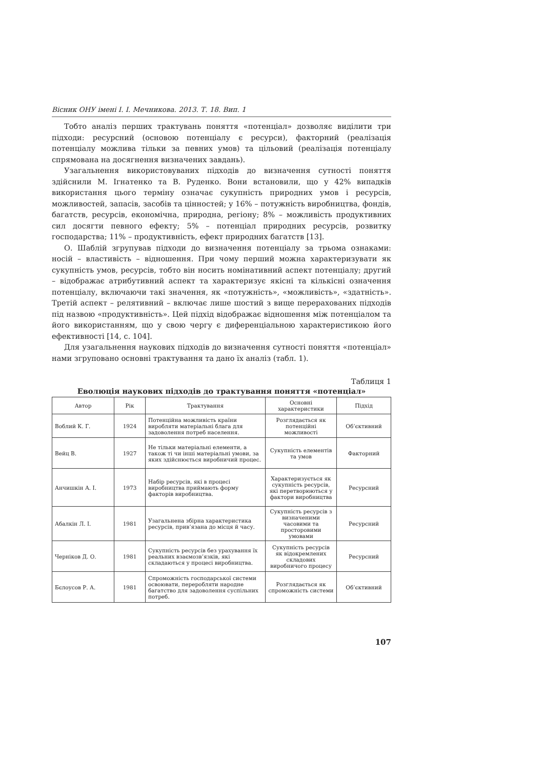Вісник ОНУ імені І. І. Мечникова. 2013. Т. 18. Вип. 1
Тобто аналіз перших трактувань поняття «потенціал» дозволяє виділити три підходи: ресурсний (основою потенціалу є ресурси), факторний (реалізація потенціалу можлива тільки за певних умов) та цільовий (реалізація потенціалу спрямована на досягнення визначених завдань).
Узагальнення використовуваних підходів до визначення сутності поняття здійснили М. Ігнатенко та В. Руденко. Вони встановили, що у 42% випадків використання цього терміну означає сукупність природних умов і ресурсів, можливостей, запасів, засобів та цінностей; у 16% – потужність виробництва, фондів, багатств, ресурсів, економічна, природна, регіону; 8% – можливість продуктивних сил досягти певного ефекту; 5% – потенціал природних ресурсів, розвитку господарства; 11% – продуктивність, ефект природних багатств [13].
О. Шаблій згрупував підходи до визначення потенціалу за трьома ознаками: носій – властивість – відношення. При чому перший можна характеризувати як сукупність умов, ресурсів, тобто він носить номінативний аспект потенціалу; другий – відображає атрибутивний аспект та характеризує якісні та кількісні означення потенціалу, включаючи такі значення, як «потужність», «можливість», «здатність». Третій аспект – релятивний – включає лише шостий з вище перерахованих підходів під назвою «продуктивність». Цей підхід відображає відношення між потенціалом та його використанням, що у свою чергу є диференціальною характеристикою його ефективності [14, с. 104].
Для узагальнення наукових підходів до визначення сутності поняття «потенціал» нами згруповано основні трактування та дано їх аналіз (табл. 1).
Таблиця 1
Еволюція наукових підходів до трактування поняття «потенціал»
| Автор | Рік | Трактування | Основні характеристики | Підхід |
| --- | --- | --- | --- | --- |
| Воблий К. Г. | 1924 | Потенційна можливість країни виробляти матеріальні блага для задоволення потреб населення. | Розглядається як потенційні можливості | Об’єктивний |
| Вейц В. | 1927 | Не тільки матеріальні елементи, а також ті чи інші матеріальні умови, за яких здійснюється виробничий процес. | Сукупність елементів та умов | Факторний |
| Анчишкін А. І. | 1973 | Набір ресурсів, які в процесі виробництва приймають форму факторів виробництва. | Характеризується як сукупність ресурсів, які перетворюються у фактори виробництва | Ресурсний |
| Абалкін Л. І. | 1981 | Узагальнена збірна характеристика ресурсів, прив’язана до місця й часу. | Сукупність ресурсів з визначеними часовими та просторовими умовами | Ресурсний |
| Черніков Д. О. | 1981 | Сукупність ресурсів без урахування їх реальних взаємозв’язків, які складаються у процесі виробництва. | Сукупність ресурсів як відокремлених складових виробничого процесу | Ресурсний |
| Бєлоусов Р. А. | 1981 | Спроможність господарської системи освоювати, переробляти народне багатство для задоволення суспільних потреб. | Розглядається як спроможність системи | Об’єктивний |
107